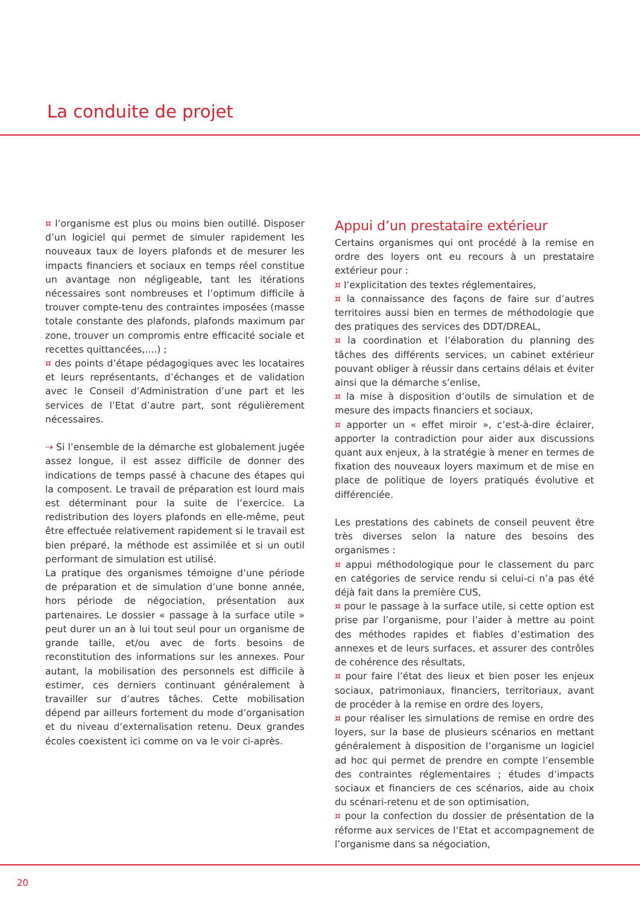La conduite de projet
¤ l’organisme est plus ou moins bien outillé. Disposer d’un logiciel qui permet de simuler rapidement les nouveaux taux de loyers plafonds et de mesurer les impacts financiers et sociaux en temps réel constitue un avantage non négligeable, tant les itérations nécessaires sont nombreuses et l’optimum difficile à trouver compte-tenu des contraintes imposées (masse totale constante des plafonds, plafonds maximum par zone, trouver un compromis entre efficacité sociale et recettes quittancées,....) ;
¤ des points d’étape pédagogiques avec les locataires et leurs représentants, d’échanges et de validation avec le Conseil d’Administration d’une part et les services de l’Etat d’autre part, sont régulièrement nécessaires.
⇢ Si l’ensemble de la démarche est globalement jugée assez longue, il est assez difficile de donner des indications de temps passé à chacune des étapes qui la composent. Le travail de préparation est lourd mais est déterminant pour la suite de l’exercice. La redistribution des loyers plafonds en elle-même, peut être effectuée relativement rapidement si le travail est bien préparé, la méthode est assimilée et si un outil performant de simulation est utilisé.
La pratique des organismes témoigne d’une période de préparation et de simulation d’une bonne année, hors période de négociation, présentation aux partenaires. Le dossier « passage à la surface utile » peut durer un an à lui tout seul pour un organisme de grande taille, et/ou avec de forts besoins de reconstitution des informations sur les annexes. Pour autant, la mobilisation des personnels est difficile à estimer, ces derniers continuant généralement à travailler sur d’autres tâches. Cette mobilisation dépend par ailleurs fortement du mode d’organisation et du niveau d’externalisation retenu. Deux grandes écoles coexistent ici comme on va le voir ci-après.
Appui d’un prestataire extérieur
Certains organismes qui ont procédé à la remise en ordre des loyers ont eu recours à un prestataire extérieur pour :
¤ l’explicitation des textes réglementaires,
¤ la connaissance des façons de faire sur d’autres territoires aussi bien en termes de méthodologie que des pratiques des services des DDT/DREAL,
¤ la coordination et l’élaboration du planning des tâches des différents services, un cabinet extérieur pouvant obliger à réussir dans certains délais et éviter ainsi que la démarche s’enlise,
¤ la mise à disposition d’outils de simulation et de mesure des impacts financiers et sociaux,
¤ apporter un « effet miroir », c’est-à-dire éclairer, apporter la contradiction pour aider aux discussions quant aux enjeux, à la stratégie à mener en termes de fixation des nouveaux loyers maximum et de mise en place de politique de loyers pratiqués évolutive et différenciée.
Les prestations des cabinets de conseil peuvent être très diverses selon la nature des besoins des organismes :
¤ appui méthodologique pour le classement du parc en catégories de service rendu si celui-ci n’a pas été déjà fait dans la première CUS,
¤ pour le passage à la surface utile, si cette option est prise par l’organisme, pour l’aider à mettre au point des méthodes rapides et fiables d’estimation des annexes et de leurs surfaces, et assurer des contrôles de cohérence des résultats,
¤ pour faire l’état des lieux et bien poser les enjeux sociaux, patrimoniaux, financiers, territoriaux, avant de procéder à la remise en ordre des loyers,
¤ pour réaliser les simulations de remise en ordre des loyers, sur la base de plusieurs scénarios en mettant généralement à disposition de l’organisme un logiciel ad hoc qui permet de prendre en compte l’ensemble des contraintes réglementaires ; études d’impacts sociaux et financiers de ces scénarios, aide au choix du scénari-retenu et de son optimisation,
¤ pour la confection du dossier de présentation de la réforme aux services de l’Etat et accompagnement de l’organisme dans sa négociation,
20